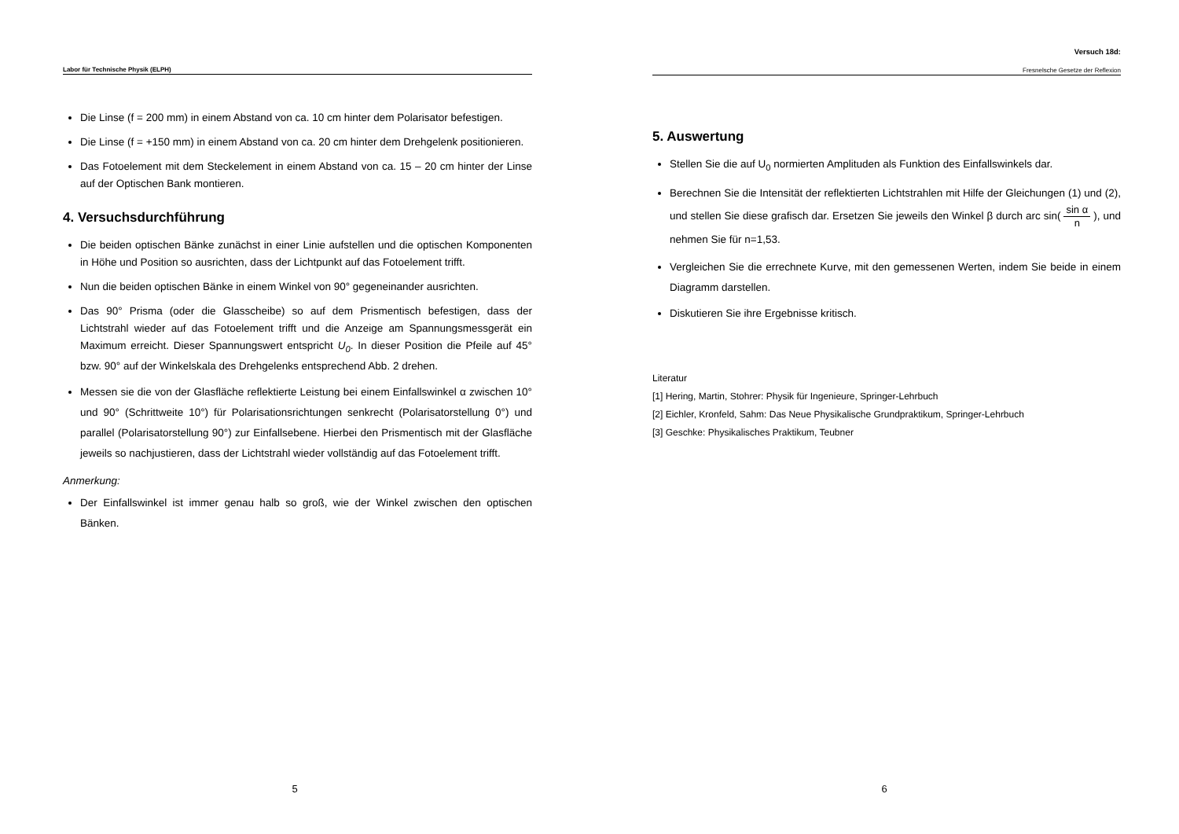Labor für Technische Physik (ELPH)
Die Linse (f = 200 mm) in einem Abstand von ca. 10 cm hinter dem Polarisator befestigen.
Die Linse (f = +150 mm) in einem Abstand von ca. 20 cm hinter dem Drehgelenk positionieren.
Das Fotoelement mit dem Steckelement in einem Abstand von ca. 15 – 20 cm hinter der Linse auf der Optischen Bank montieren.
4. Versuchsdurchführung
Die beiden optischen Bänke zunächst in einer Linie aufstellen und die optischen Komponenten in Höhe und Position so ausrichten, dass der Lichtpunkt auf das Fotoelement trifft.
Nun die beiden optischen Bänke in einem Winkel von 90° gegeneinander ausrichten.
Das 90° Prisma (oder die Glasscheibe) so auf dem Prismentisch befestigen, dass der Lichtstrahl wieder auf das Fotoelement trifft und die Anzeige am Spannungsmessgerät ein Maximum erreicht. Dieser Spannungswert entspricht U<sub>0</sub>. In dieser Position die Pfeile auf 45° bzw. 90° auf der Winkelskala des Drehgelenks entsprechend Abb. 2 drehen.
Messen sie die von der Glasfläche reflektierte Leistung bei einem Einfallswinkel α zwischen 10° und 90° (Schrittweite 10°) für Polarisationsrichtungen senkrecht (Polarisatorstellung 0°) und parallel (Polarisatorstellung 90°) zur Einfallsebene. Hierbei den Prismentisch mit der Glasfläche jeweils so nachjustieren, dass der Lichtstrahl wieder vollständig auf das Fotoelement trifft.
Anmerkung:
Der Einfallswinkel ist immer genau halb so groß, wie der Winkel zwischen den optischen Bänken.
5
Versuch 18d:
Fresnelsche Gesetze der Reflexion
5. Auswertung
Stellen Sie die auf U<sub>0</sub> normierten Amplituden als Funktion des Einfallswinkels dar.
Berechnen Sie die Intensität der reflektierten Lichtstrahlen mit Hilfe der Gleichungen (1) und (2), und stellen Sie diese grafisch dar. Ersetzen Sie jeweils den Winkel β durch arc sin( sin α n ), und nehmen Sie für n=1,53.
Vergleichen Sie die errechnete Kurve, mit den gemessenen Werten, indem Sie beide in einem Diagramm darstellen.
Diskutieren Sie ihre Ergebnisse kritisch.
Literatur
[1] Hering, Martin, Stohrer: Physik für Ingenieure, Springer-Lehrbuch
[2] Eichler, Kronfeld, Sahm: Das Neue Physikalische Grundpraktikum, Springer-Lehrbuch
[3] Geschke: Physikalisches Praktikum, Teubner
6